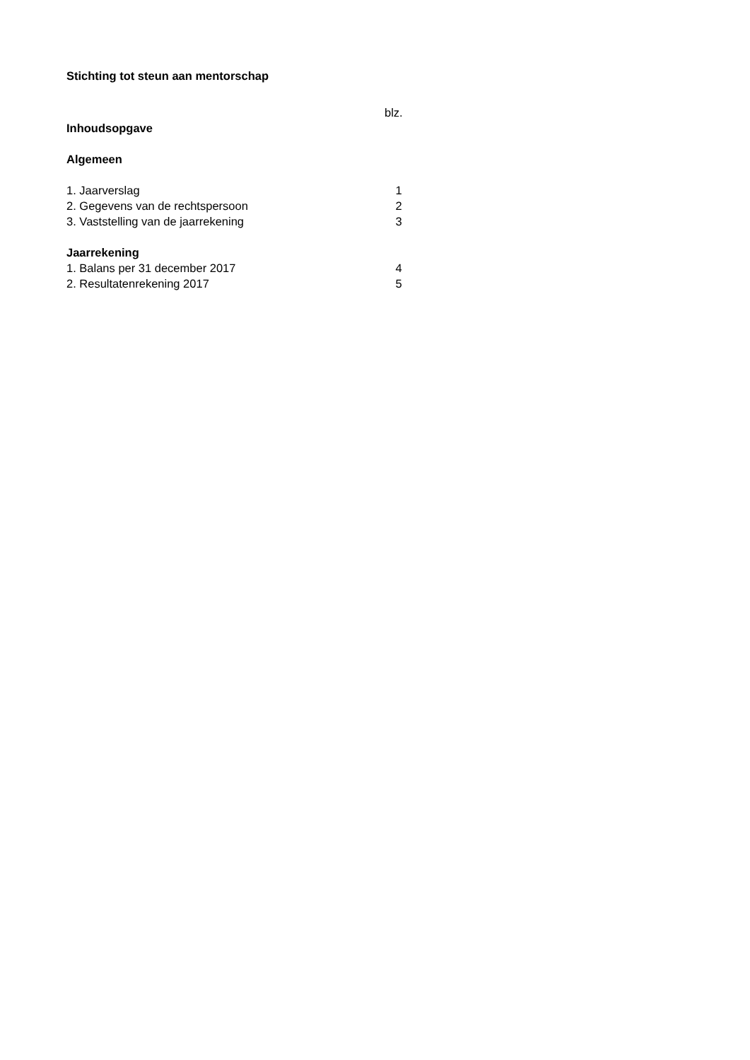Stichting tot steun aan mentorschap
blz.
Inhoudsopgave
Algemeen
1. Jaarverslag 1
2. Gegevens van de rechtspersoon 2
3. Vaststelling van de jaarrekening 3
Jaarrekening
1. Balans per 31 december 2017 4
2. Resultatenrekening 2017 5